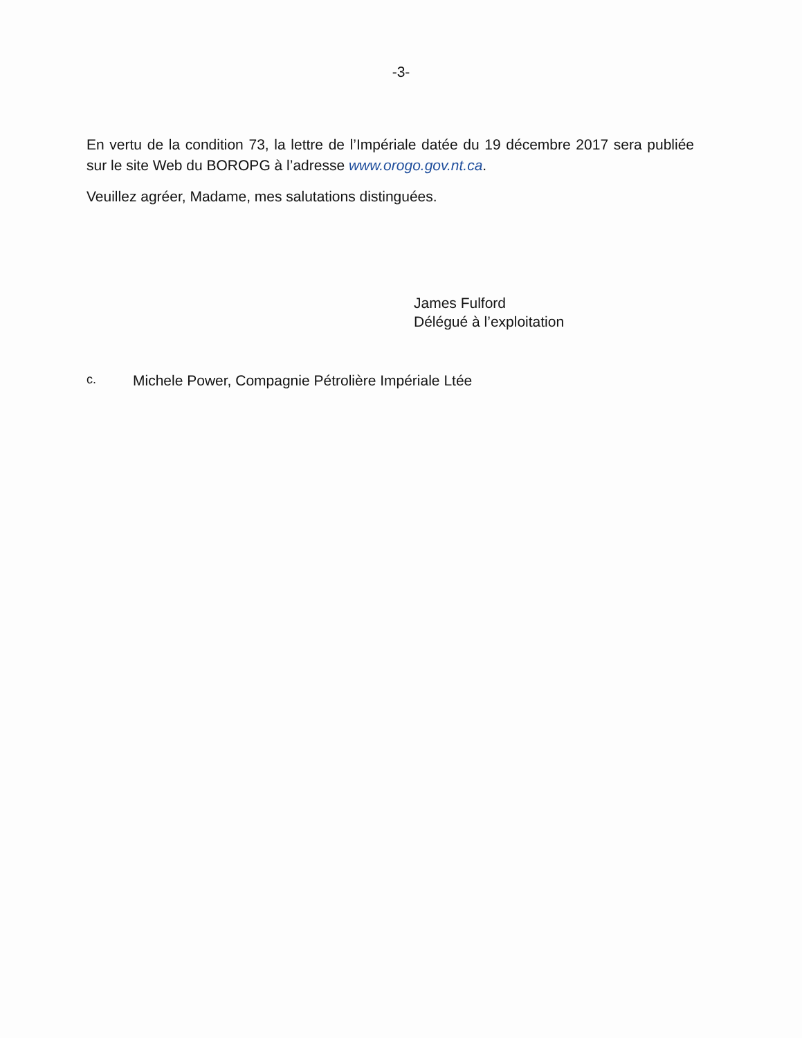-3-
En vertu de la condition 73, la lettre de l’Impériale datée du 19 décembre 2017 sera publiée sur le site Web du BOROPG à l’adresse www.orogo.gov.nt.ca.
Veuillez agréer, Madame, mes salutations distinguées.
James Fulford
Délégué à l’exploitation
c. Michele Power, Compagnie Pétrolière Impériale Ltée